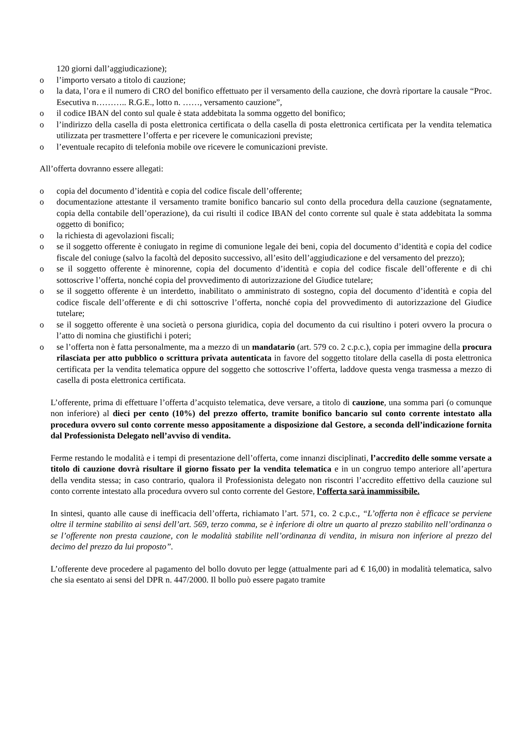120 giorni dall’aggiudicazione);
o l’importo versato a titolo di cauzione;
o la data, l’ora e il numero di CRO del bonifico effettuato per il versamento della cauzione, che dovrà riportare la causale “Proc. Esecutiva n……….. R.G.E., lotto n. ……, versamento cauzione”,
o il codice IBAN del conto sul quale è stata addebitata la somma oggetto del bonifico;
o l’indirizzo della casella di posta elettronica certificata o della casella di posta elettronica certificata per la vendita telematica utilizzata per trasmettere l’offerta e per ricevere le comunicazioni previste;
o l’eventuale recapito di telefonia mobile ove ricevere le comunicazioni previste.
All’offerta dovranno essere allegati:
o copia del documento d’identità e copia del codice fiscale dell’offerente;
o documentazione attestante il versamento tramite bonifico bancario sul conto della procedura della cauzione (segnatamente, copia della contabile dell’operazione), da cui risulti il codice IBAN del conto corrente sul quale è stata addebitata la somma oggetto di bonifico;
o la richiesta di agevolazioni fiscali;
o se il soggetto offerente è coniugato in regime di comunione legale dei beni, copia del documento d’identità e copia del codice fiscale del coniuge (salvo la facoltà del deposito successivo, all’esito dell’aggiudicazione e del versamento del prezzo);
o se il soggetto offerente è minorenne, copia del documento d’identità e copia del codice fiscale dell’offerente e di chi sottoscrive l’offerta, nonché copia del provvedimento di autorizzazione del Giudice tutelare;
o se il soggetto offerente è un interdetto, inabilitato o amministrato di sostegno, copia del documento d’identità e copia del codice fiscale dell’offerente e di chi sottoscrive l’offerta, nonché copia del provvedimento di autorizzazione del Giudice tutelare;
o se il soggetto offerente è una società o persona giuridica, copia del documento da cui risultino i poteri ovvero la procura o l’atto di nomina che giustifichi i poteri;
o se l’offerta non è fatta personalmente, ma a mezzo di un mandatario (art. 579 co. 2 c.p.c.), copia per immagine della procura rilasciata per atto pubblico o scrittura privata autenticata in favore del soggetto titolare della casella di posta elettronica certificata per la vendita telematica oppure del soggetto che sottoscrive l’offerta, laddove questa venga trasmessa a mezzo di casella di posta elettronica certificata.
L’offerente, prima di effettuare l’offerta d’acquisto telematica, deve versare, a titolo di cauzione, una somma pari (o comunque non inferiore) al dieci per cento (10%) del prezzo offerto, tramite bonifico bancario sul conto corrente intestato alla procedura ovvero sul conto corrente messo appositamente a disposizione dal Gestore, a seconda dell’indicazione fornita dal Professionista Delegato nell’avviso di vendita.
Ferme restando le modalità e i tempi di presentazione dell’offerta, come innanzi disciplinati, l’accredito delle somme versate a titolo di cauzione dovrà risultare il giorno fissato per la vendita telematica e in un congruo tempo anteriore all’apertura della vendita stessa; in caso contrario, qualora il Professionista delegato non riscontri l’accredito effettivo della cauzione sul conto corrente intestato alla procedura ovvero sul conto corrente del Gestore, l’offerta sarà inammissibile.
In sintesi, quanto alle cause di inefficacia dell’offerta, richiamato l’art. 571, co. 2 c.p.c., “L’offerta non è efficace se perviene oltre il termine stabilito ai sensi dell’art. 569, terzo comma, se è inferiore di oltre un quarto al prezzo stabilito nell’ordinanza o se l’offerente non presta cauzione, con le modalità stabilite nell’ordinanza di vendita, in misura non inferiore al prezzo del decimo del prezzo da lui proposto”.
L’offerente deve procedere al pagamento del bollo dovuto per legge (attualmente pari ad € 16,00) in modalità telematica, salvo che sia esentato ai sensi del DPR n. 447/2000. Il bollo può essere pagato tramite